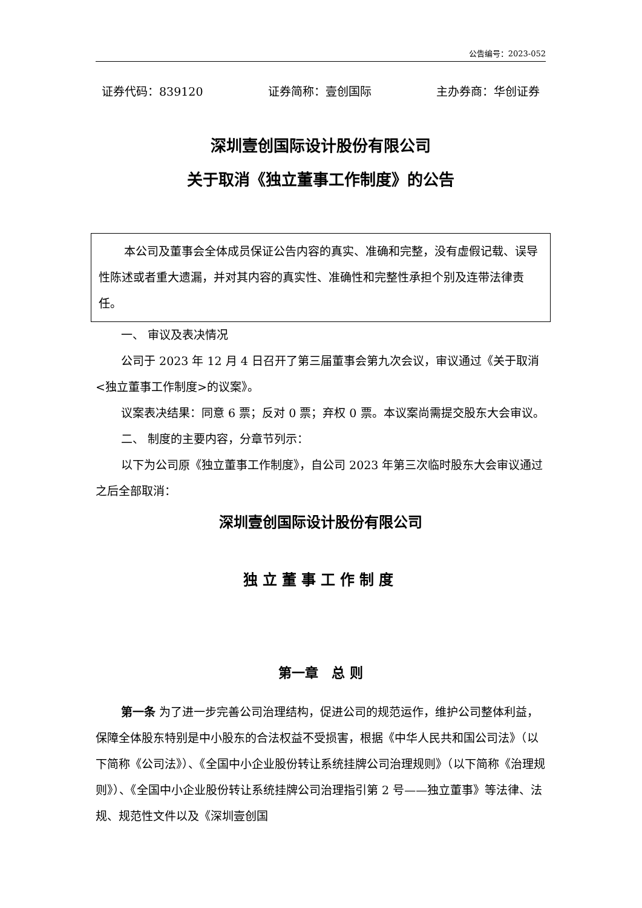公告编号：2023-052
证券代码：839120 证券简称：壹创国际 主办券商：华创证券
深圳壹创国际设计股份有限公司
关于取消《独立董事工作制度》的公告
本公司及董事会全体成员保证公告内容的真实、准确和完整，没有虚假记载、误导性陈述或者重大遗漏，并对其内容的真实性、准确性和完整性承担个别及连带法律责任。
一、 审议及表决情况
公司于 2023 年 12 月 4 日召开了第三届董事会第九次会议，审议通过《关于取消<独立董事工作制度>的议案》。
议案表决结果：同意 6 票；反对 0 票；弃权 0 票。本议案尚需提交股东大会审议。
二、 制度的主要内容，分章节列示：
以下为公司原《独立董事工作制度》，自公司 2023 年第三次临时股东大会审议通过之后全部取消：
深圳壹创国际设计股份有限公司
独立董事工作制度
第一章　总 则
第一条 为了进一步完善公司治理结构，促进公司的规范运作，维护公司整体利益，保障全体股东特别是中小股东的合法权益不受损害，根据《中华人民共和国公司法》（以下简称《公司法》）、《全国中小企业股份转让系统挂牌公司治理规则》（以下简称《治理规则》）、《全国中小企业股份转让系统挂牌公司治理指引第 2 号——独立董事》等法律、法规、规范性文件以及《深圳壹创国